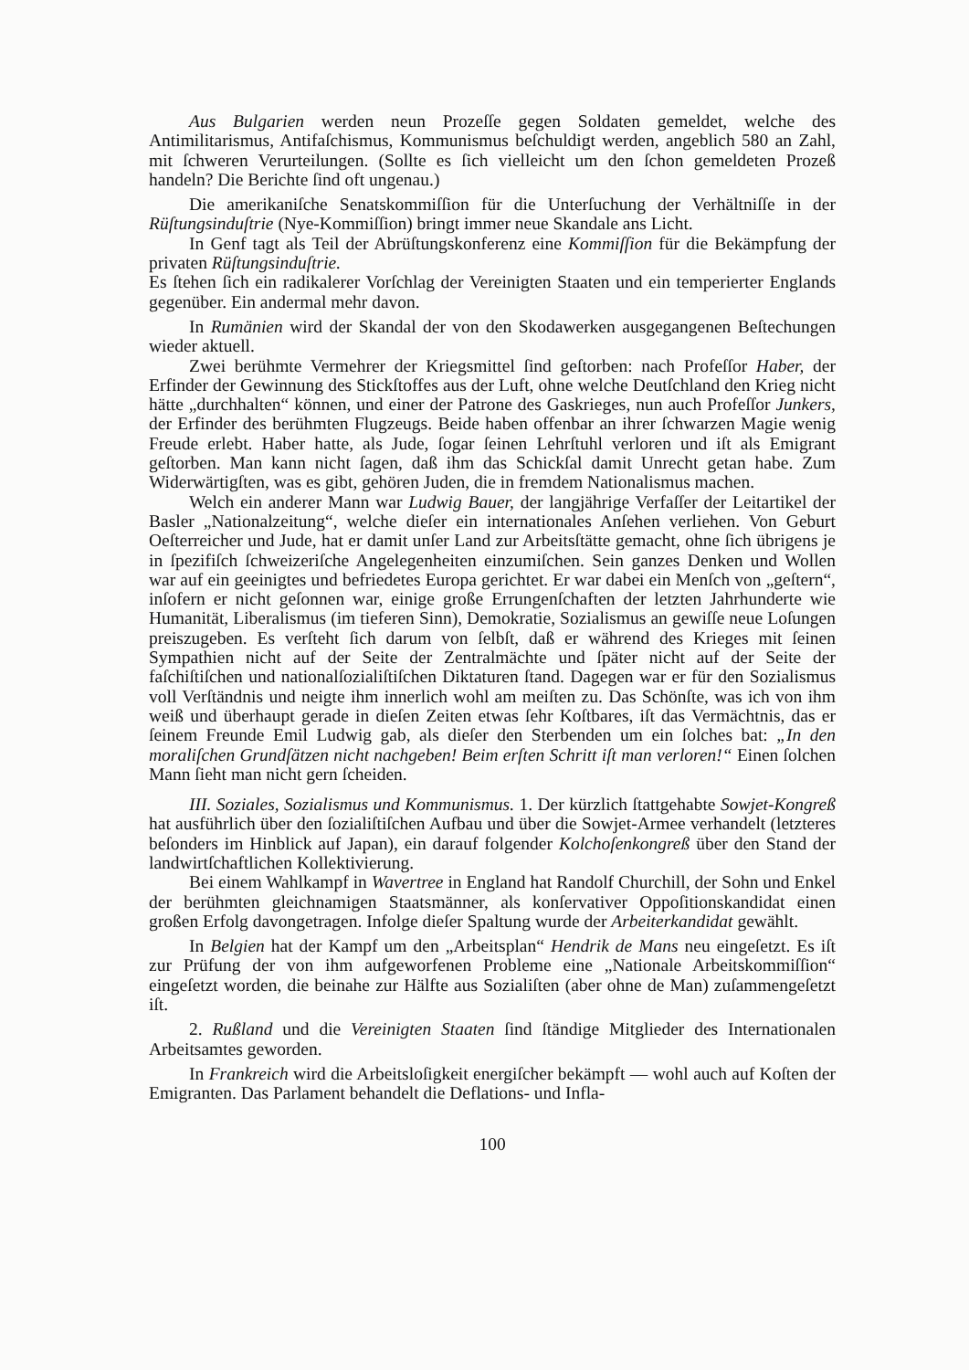Aus Bulgarien werden neun Prozeſſe gegen Soldaten gemeldet, welche des Antimilitarismus, Antifaſchismus, Kommunismus beſchuldigt werden, angeblich 580 an Zahl, mit ſchweren Verurteilungen. (Sollte es ſich vielleicht um den ſchon gemeldeten Prozeß handeln? Die Berichte ſind oft ungenau.)
Die amerikaniſche Senatskommiſſion für die Unterſuchung der Verhältniſſe in der Rüſtungsinduſtrie (Nye-Kommiſſion) bringt immer neue Skandale ans Licht.
In Genf tagt als Teil der Abrüſtungskonferenz eine Kommiſſion für die Bekämpfung der privaten Rüſtungsinduſtrie.
Es ſtehen ſich ein radikalerer Vorſchlag der Vereinigten Staaten und ein temperierter Englands gegenüber. Ein andermal mehr davon.
In Rumänien wird der Skandal der von den Skodawerken ausgegangenen Beſtechungen wieder aktuell.
Zwei berühmte Vermehrer der Kriegsmittel ſind geſtorben: nach Profeſſor Haber, der Erfinder der Gewinnung des Stickſtoffes aus der Luft, ohne welche Deutſchland den Krieg nicht hätte „durchhalten“ können, und einer der Patrone des Gaskrieges, nun auch Profeſſor Junkers, der Erfinder des berühmten Flugzeugs. Beide haben offenbar an ihrer ſchwarzen Magie wenig Freude erlebt. Haber hatte, als Jude, ſogar ſeinen Lehrſtuhl verloren und iſt als Emigrant geſtorben. Man kann nicht ſagen, daß ihm das Schickſal damit Unrecht getan habe. Zum Widerwärtigſten, was es gibt, gehören Juden, die in fremdem Nationalismus machen.
Welch ein anderer Mann war Ludwig Bauer, der langjährige Verfaſſer der Leitartikel der Basler „Nationalzeitung“, welche dieſer ein internationales Anſehen verliehen. Von Geburt Oeſterreicher und Jude, hat er damit unſer Land zur Arbeitsſtätte gemacht, ohne ſich übrigens je in ſpezifiſch ſchweizeriſche Angelegenheiten einzumiſchen. Sein ganzes Denken und Wollen war auf ein geeinigtes und befriedetes Europa gerichtet. Er war dabei ein Menſch von „geſtern“, inſofern er nicht geſonnen war, einige große Errungenſchaften der letzten Jahrhunderte wie Humanität, Liberalismus (im tieferen Sinn), Demokratie, Sozialismus an gewiſſe neue Loſungen preiszugeben. Es verſteht ſich darum von ſelbſt, daß er während des Krieges mit ſeinen Sympathien nicht auf der Seite der Zentralmächte und ſpäter nicht auf der Seite der faſchiſtiſchen und nationalſozialiſtiſchen Diktaturen ſtand. Dagegen war er für den Sozialismus voll Verſtändnis und neigte ihm innerlich wohl am meiſten zu. Das Schönſte, was ich von ihm weiß und überhaupt gerade in dieſen Zeiten etwas ſehr Koſtbares, iſt das Vermächtnis, das er ſeinem Freunde Emil Ludwig gab, als dieſer den Sterbenden um ein ſolches bat: „In den moraliſchen Grundſätzen nicht nachgeben! Beim erſten Schritt iſt man verloren!“ Einen ſolchen Mann ſieht man nicht gern ſcheiden.
III. Soziales, Sozialismus und Kommunismus. 1. Der kürzlich ſtattgehabte Sowjet-Kongreß hat ausführlich über den ſozialiſtiſchen Aufbau und über die Sowjet-Armee verhandelt (letzteres beſonders im Hinblick auf Japan), ein darauf folgender Kolchoſenkongreß über den Stand der landwirtſchaftlichen Kollektivierung.
Bei einem Wahlkampf in Wavertree in England hat Randolf Churchill, der Sohn und Enkel der berühmten gleichnamigen Staatsmänner, als konſervativer Oppoſitionskandidat einen großen Erfolg davongetragen. Infolge dieſer Spaltung wurde der Arbeiterkandidat gewählt.
In Belgien hat der Kampf um den „Arbeitsplan“ Hendrik de Mans neu eingeſetzt. Es iſt zur Prüfung der von ihm aufgeworfenen Probleme eine „Nationale Arbeitskommiſſion“ eingeſetzt worden, die beinahe zur Hälfte aus Sozialiſten (aber ohne de Man) zuſammengeſetzt iſt.
2. Rußland und die Vereinigten Staaten ſind ſtändige Mitglieder des Internationalen Arbeitsamtes geworden.
In Frankreich wird die Arbeitsloſigkeit energiſcher bekämpft — wohl auch auf Koſten der Emigranten. Das Parlament behandelt die Deflations- und Infla-
100